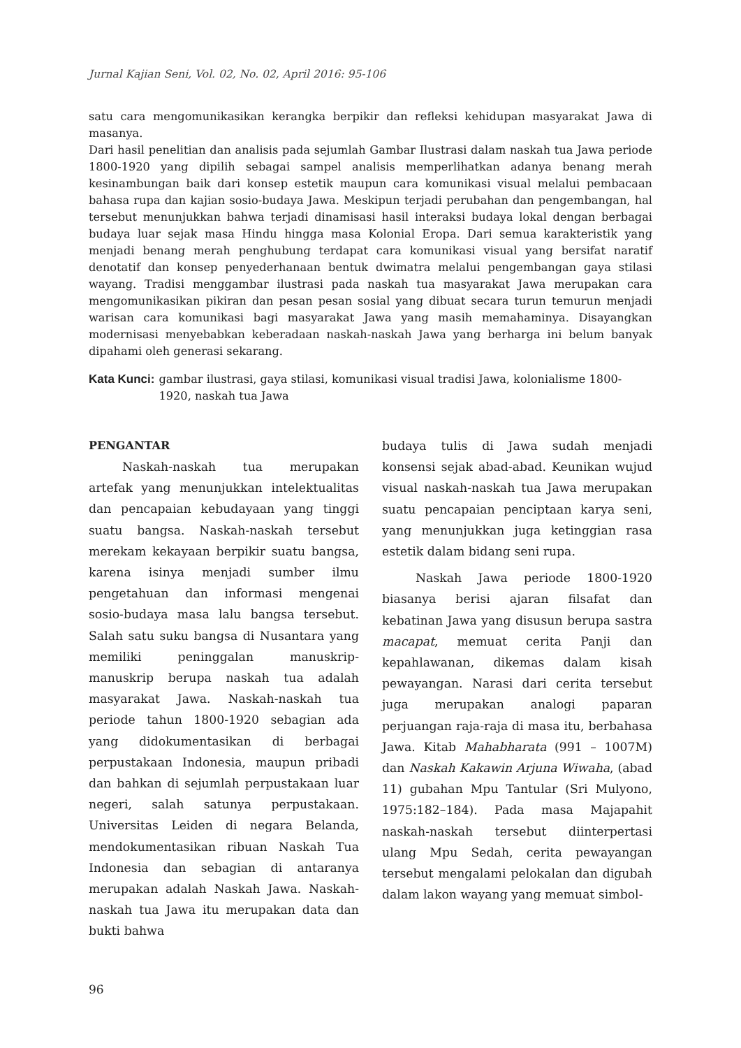Jurnal Kajian Seni, Vol. 02, No. 02, April 2016: 95-106
satu cara mengomunikasikan kerangka berpikir dan refleksi kehidupan masyarakat Jawa di masanya.
Dari hasil penelitian dan analisis pada sejumlah Gambar Ilustrasi dalam naskah tua Jawa periode 1800-1920 yang dipilih sebagai sampel analisis memperlihatkan adanya benang merah kesinambungan baik dari konsep estetik maupun cara komunikasi visual melalui pembacaan bahasa rupa dan kajian sosio-budaya Jawa. Meskipun terjadi perubahan dan pengembangan, hal tersebut menunjukkan bahwa terjadi dinamisasi hasil interaksi budaya lokal dengan berbagai budaya luar sejak masa Hindu hingga masa Kolonial Eropa. Dari semua karakteristik yang menjadi benang merah penghubung terdapat cara komunikasi visual yang bersifat naratif denotatif dan konsep penyederhanaan bentuk dwimatra melalui pengembangan gaya stilasi wayang. Tradisi menggambar ilustrasi pada naskah tua masyarakat Jawa merupakan cara mengomunikasikan pikiran dan pesan pesan sosial yang dibuat secara turun temurun menjadi warisan cara komunikasi bagi masyarakat Jawa yang masih memahaminya. Disayangkan modernisasi menyebabkan keberadaan naskah-naskah Jawa yang berharga ini belum banyak dipahami oleh generasi sekarang.
Kata Kunci: gambar ilustrasi, gaya stilasi, komunikasi visual tradisi Jawa, kolonialisme 1800-1920, naskah tua Jawa
PENGANTAR
Naskah-naskah tua merupakan artefak yang menunjukkan intelektualitas dan pencapaian kebudayaan yang tinggi suatu bangsa. Naskah-naskah tersebut merekam kekayaan berpikir suatu bangsa, karena isinya menjadi sumber ilmu pengetahuan dan informasi mengenai sosio-budaya masa lalu bangsa tersebut. Salah satu suku bangsa di Nusantara yang memiliki peninggalan manuskrip-manuskrip berupa naskah tua adalah masyarakat Jawa. Naskah-naskah tua periode tahun 1800-1920 sebagian ada yang didokumentasikan di berbagai perpustakaan Indonesia, maupun pribadi dan bahkan di sejumlah perpustakaan luar negeri, salah satunya perpustakaan. Universitas Leiden di negara Belanda, mendokumentasikan ribuan Naskah Tua Indonesia dan sebagian di antaranya merupakan adalah Naskah Jawa. Naskah-naskah tua Jawa itu merupakan data dan bukti bahwa
budaya tulis di Jawa sudah menjadi konsensi sejak abad-abad. Keunikan wujud visual naskah-naskah tua Jawa merupakan suatu pencapaian penciptaan karya seni, yang menunjukkan juga ketinggian rasa estetik dalam bidang seni rupa.
Naskah Jawa periode 1800-1920 biasanya berisi ajaran filsafat dan kebatinan Jawa yang disusun berupa sastra macapat, memuat cerita Panji dan kepahlawanan, dikemas dalam kisah pewayangan. Narasi dari cerita tersebut juga merupakan analogi paparan perjuangan raja-raja di masa itu, berbahasa Jawa. Kitab Mahabharata (991 – 1007M) dan Naskah Kakawin Arjuna Wiwaha, (abad 11) gubahan Mpu Tantular (Sri Mulyono, 1975:182–184). Pada masa Majapahit naskah-naskah tersebut diinterpertasi ulang Mpu Sedah, cerita pewayangan tersebut mengalami pelokalan dan digubah dalam lakon wayang yang memuat simbol-
96